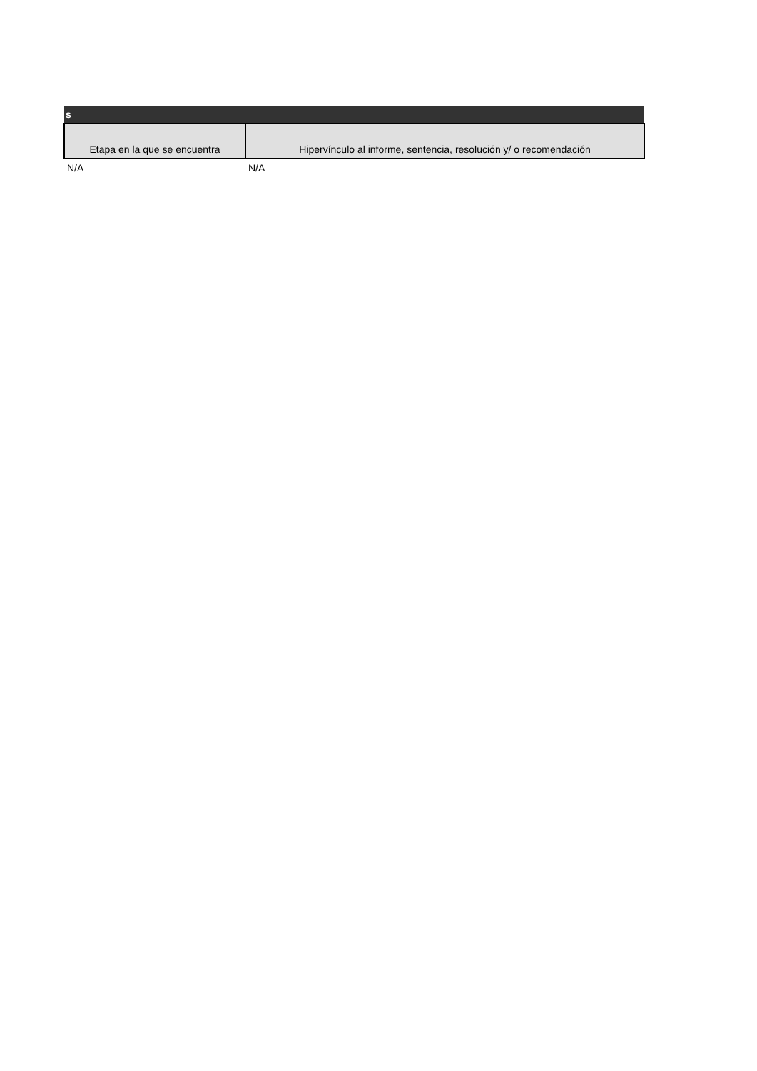| s | |
| Etapa en la que se encuentra | Hipervínculo al informe, sentencia, resolución y/ o recomendación |
| N/A | N/A |